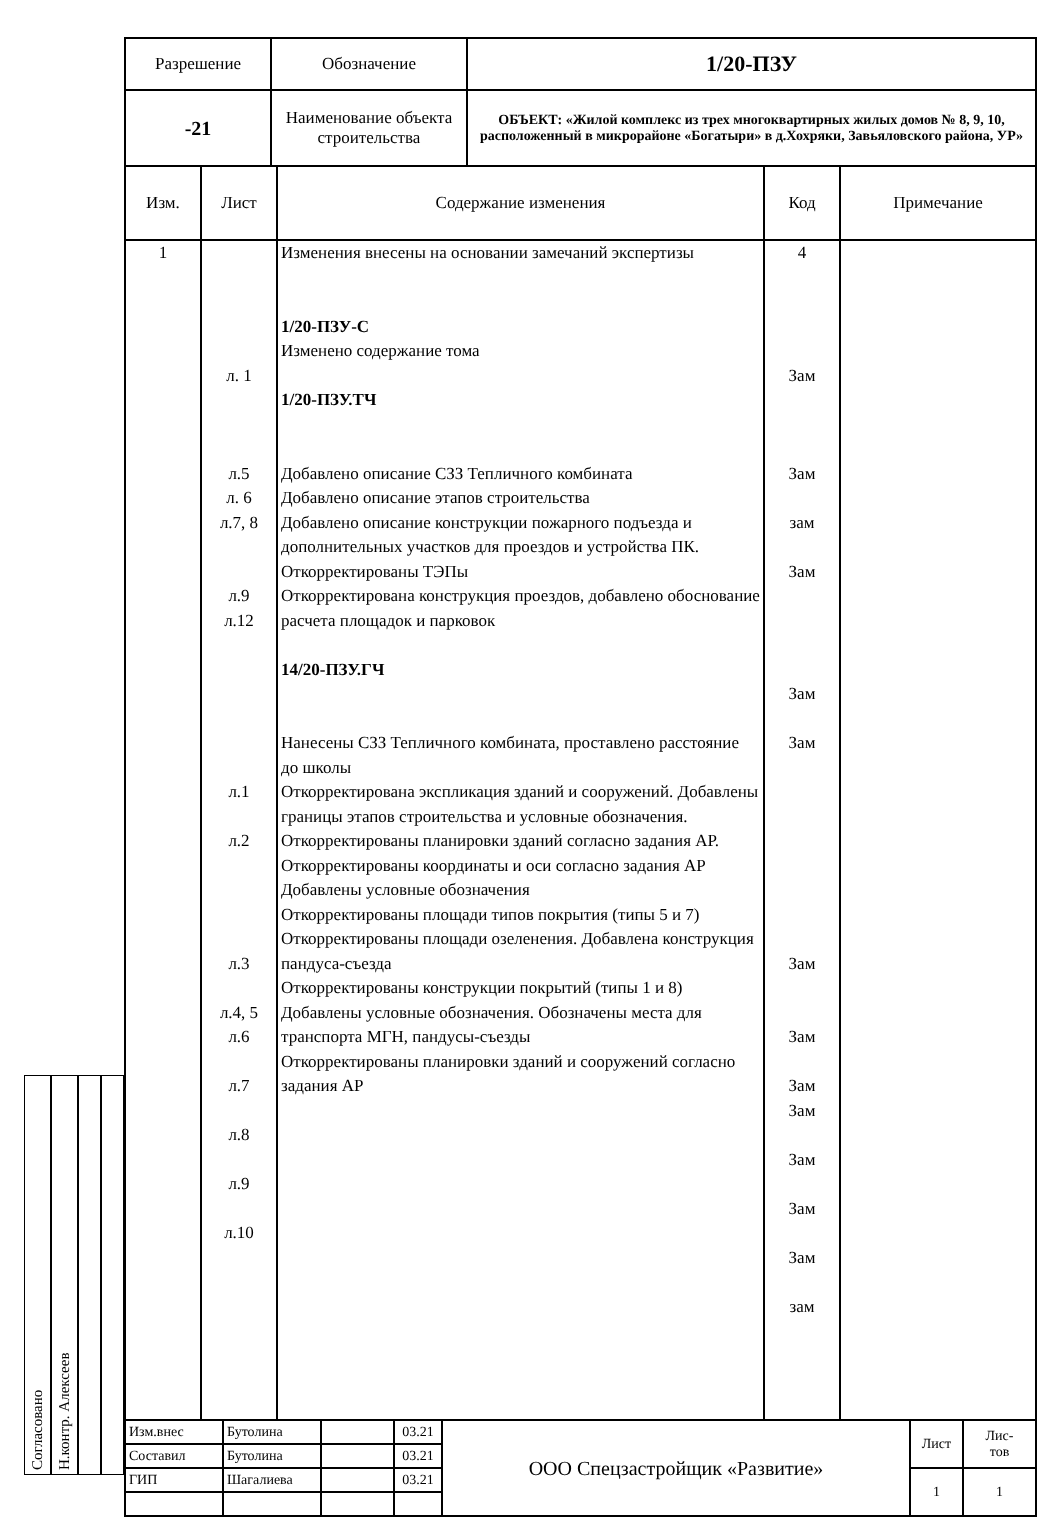Согласовано
Н.контр. Алексеев
| Разрешение | Обозначение | 1/20-ПЗУ |
| -21 | Наименование объекта строительства | ОБЪЕКТ: «Жилой комплекс из трех многоквартирных жилых домов № 8, 9, 10, расположенный в микрорайоне «Богатыри» в д.Хохряки, Завьяловского района, УР» |
| Изм. | Лист | Содержание изменения | Код | Примечание |
| --- | --- | --- | --- | --- |
| 1 | л. 1 л.5 л. 6 л.7, 8 л.9 л.12 л.1 л.2 л.3 л.4, 5 л.6 л.7 л.8 л.9 л.10 | Изменения внесены на основании замечаний экспертизы 1/20-ПЗУ-С Изменено содержание тома 1/20-ПЗУ.ТЧ Добавлено описание СЗЗ Тепличного комбината Добавлено описание этапов строительства Добавлено описание конструкции пожарного подъезда и дополнительных участков для проездов и устройства ПК. Откорректированы ТЭПы Откорректирована конструкция проездов, добавлено обоснование расчета площадок и парковок 14/20-ПЗУ.ГЧ Нанесены СЗЗ Тепличного комбината, проставлено расстояние до школы Откорректирована экспликация зданий и сооружений. Добавлены границы этапов строительства и условные обозначения. Откорректированы планировки зданий согласно задания АР. Откорректированы координаты и оси согласно задания АР Добавлены условные обозначения Откорректированы площади типов покрытия (типы 5 и 7) Откорректированы площади озеленения. Добавлена конструкция пандуса-съезда Откорректированы конструкции покрытий (типы 1 и 8) Добавлены условные обозначения. Обозначены места для транспорта МГН, пандусы-съезды Откорректированы планировки зданий и сооружений согласно задания АР | 4 Зам Зам зам Зам Зам Зам Зам Зам Зам Зам Зам Зам Зам зам | |
| Изм.внес | Бутолина | | 03.21 | ООО Спецзастройщик «Развитие» | Лист | Лис- тов |
| Составил | Бутолина | | 03.21 | | | |
| ГИП | Шагалиева | | 03.21 | | 1 | 1 |